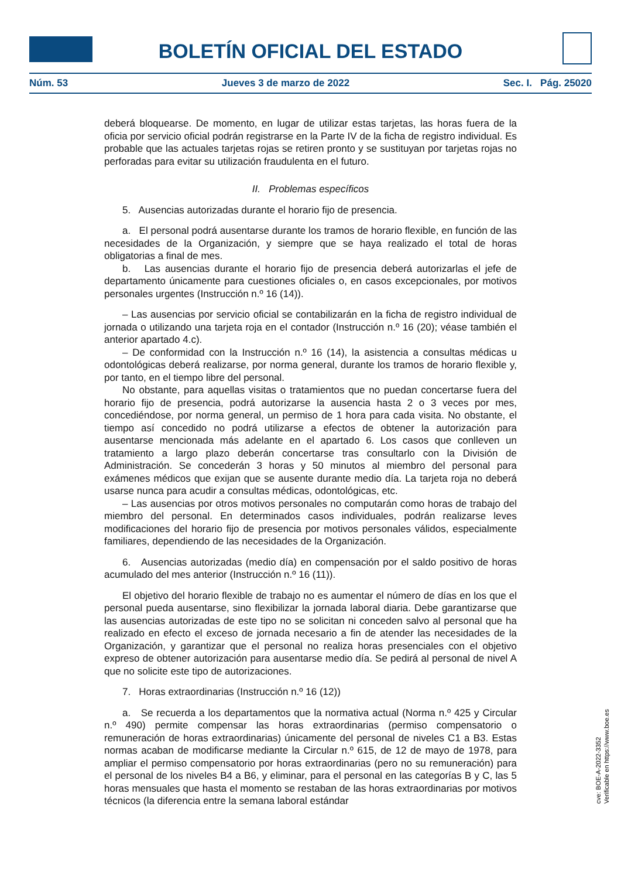BOLETÍN OFICIAL DEL ESTADO
Núm. 53 Jueves 3 de marzo de 2022 Sec. I. Pág. 25020
deberá bloquearse. De momento, en lugar de utilizar estas tarjetas, las horas fuera de la oficia por servicio oficial podrán registrarse en la Parte IV de la ficha de registro individual. Es probable que las actuales tarjetas rojas se retiren pronto y se sustituyan por tarjetas rojas no perforadas para evitar su utilización fraudulenta en el futuro.
II. Problemas específicos
5. Ausencias autorizadas durante el horario fijo de presencia.
a. El personal podrá ausentarse durante los tramos de horario flexible, en función de las necesidades de la Organización, y siempre que se haya realizado el total de horas obligatorias a final de mes.
b. Las ausencias durante el horario fijo de presencia deberá autorizarlas el jefe de departamento únicamente para cuestiones oficiales o, en casos excepcionales, por motivos personales urgentes (Instrucción n.º 16 (14)).
– Las ausencias por servicio oficial se contabilizarán en la ficha de registro individual de jornada o utilizando una tarjeta roja en el contador (Instrucción n.º 16 (20); véase también el anterior apartado 4.c).
– De conformidad con la Instrucción n.º 16 (14), la asistencia a consultas médicas u odontológicas deberá realizarse, por norma general, durante los tramos de horario flexible y, por tanto, en el tiempo libre del personal.
No obstante, para aquellas visitas o tratamientos que no puedan concertarse fuera del horario fijo de presencia, podrá autorizarse la ausencia hasta 2 o 3 veces por mes, concediéndose, por norma general, un permiso de 1 hora para cada visita. No obstante, el tiempo así concedido no podrá utilizarse a efectos de obtener la autorización para ausentarse mencionada más adelante en el apartado 6. Los casos que conlleven un tratamiento a largo plazo deberán concertarse tras consultarlo con la División de Administración. Se concederán 3 horas y 50 minutos al miembro del personal para exámenes médicos que exijan que se ausente durante medio día. La tarjeta roja no deberá usarse nunca para acudir a consultas médicas, odontológicas, etc.
– Las ausencias por otros motivos personales no computarán como horas de trabajo del miembro del personal. En determinados casos individuales, podrán realizarse leves modificaciones del horario fijo de presencia por motivos personales válidos, especialmente familiares, dependiendo de las necesidades de la Organización.
6. Ausencias autorizadas (medio día) en compensación por el saldo positivo de horas acumulado del mes anterior (Instrucción n.º 16 (11)).
El objetivo del horario flexible de trabajo no es aumentar el número de días en los que el personal pueda ausentarse, sino flexibilizar la jornada laboral diaria. Debe garantizarse que las ausencias autorizadas de este tipo no se solicitan ni conceden salvo al personal que ha realizado en efecto el exceso de jornada necesario a fin de atender las necesidades de la Organización, y garantizar que el personal no realiza horas presenciales con el objetivo expreso de obtener autorización para ausentarse medio día. Se pedirá al personal de nivel A que no solicite este tipo de autorizaciones.
7. Horas extraordinarias (Instrucción n.º 16 (12))
a. Se recuerda a los departamentos que la normativa actual (Norma n.º 425 y Circular n.º 490) permite compensar las horas extraordinarias (permiso compensatorio o remuneración de horas extraordinarias) únicamente del personal de niveles C1 a B3. Estas normas acaban de modificarse mediante la Circular n.º 615, de 12 de mayo de 1978, para ampliar el permiso compensatorio por horas extraordinarias (pero no su remuneración) para el personal de los niveles B4 a B6, y eliminar, para el personal en las categorías B y C, las 5 horas mensuales que hasta el momento se restaban de las horas extraordinarias por motivos técnicos (la diferencia entre la semana laboral estándar
cve: BOE-A-2022-3352
Verificable en https://www.boe.es